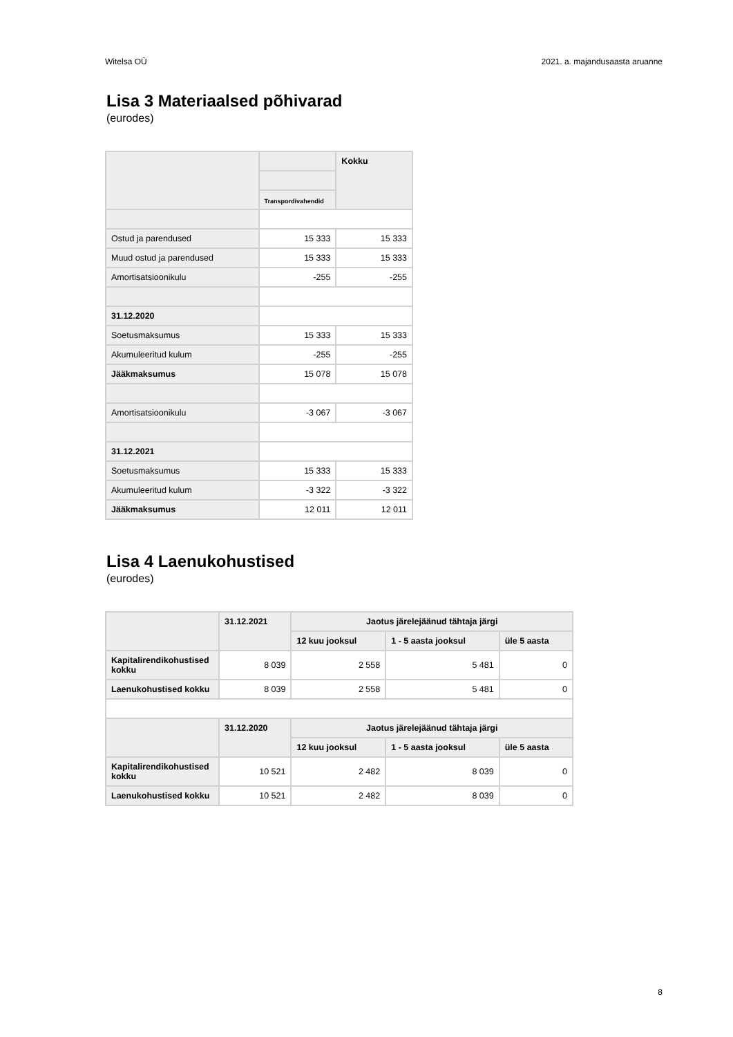Witelsa OÜ 2021. a. majandusaasta aruanne
Lisa 3 Materiaalsed põhivarad
(eurodes)
| | | Kokku |
| --- | --- | --- |
| | Transpordivahendid | |
| Ostud ja parendused | 15 333 | 15 333 |
| Muud ostud ja parendused | 15 333 | 15 333 |
| Amortisatsioonikulu | -255 | -255 |
| 31.12.2020 | | |
| Soetusmaksumus | 15 333 | 15 333 |
| Akumuleeritud kulum | -255 | -255 |
| Jääkmaksumus | 15 078 | 15 078 |
| Amortisatsioonikulu | -3 067 | -3 067 |
| 31.12.2021 | | |
| Soetusmaksumus | 15 333 | 15 333 |
| Akumuleeritud kulum | -3 322 | -3 322 |
| Jääkmaksumus | 12 011 | 12 011 |
Lisa 4 Laenukohustised
(eurodes)
| | 31.12.2021 | Jaotus järelejäänud tähtaja järgi | | |
| --- | --- | --- | --- | --- |
| | | 12 kuu jooksul | 1 - 5 aasta jooksul | üle 5 aasta |
| Kapitalirendikohustised kokku | 8 039 | 2 558 | 5 481 | 0 |
| Laenukohustised kokku | 8 039 | 2 558 | 5 481 | 0 |
| | 31.12.2020 | Jaotus järelejäänud tähtaja järgi | | |
| | | 12 kuu jooksul | 1 - 5 aasta jooksul | üle 5 aasta |
| Kapitalirendikohustised kokku | 10 521 | 2 482 | 8 039 | 0 |
| Laenukohustised kokku | 10 521 | 2 482 | 8 039 | 0 |
8